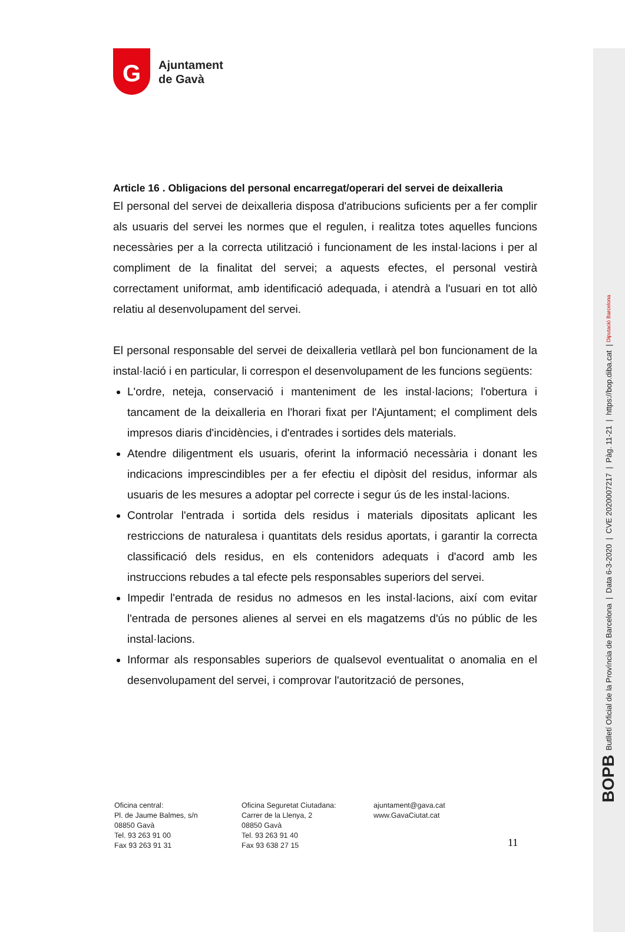BOPB Butlletí Oficial de la Província de Barcelona | Data 6-3-2020 | CVE 2020007217 | Pàg. 11-21 | https://bop.diba.cat | Diputació Barcelona
G
Ajuntament
de Gavà
Article 16 . Obligacions del personal encarregat/operari del servei de deixalleria
El personal del servei de deixalleria disposa d'atribucions suficients per a fer complir als usuaris del servei les normes que el regulen, i realitza totes aquelles funcions necessàries per a la correcta utilització i funcionament de les instal·lacions i per al compliment de la finalitat del servei; a aquests efectes, el personal vestirà correctament uniformat, amb identificació adequada, i atendrà a l'usuari en tot allò relatiu al desenvolupament del servei.
El personal responsable del servei de deixalleria vetllarà pel bon funcionament de la instal·lació i en particular, li correspon el desenvolupament de les funcions següents:
L'ordre, neteja, conservació i manteniment de les instal·lacions; l'obertura i tancament de la deixalleria en l'horari fixat per l'Ajuntament; el compliment dels impresos diaris d'incidències, i d'entrades i sortides dels materials.
Atendre diligentment els usuaris, oferint la informació necessària i donant les indicacions imprescindibles per a fer efectiu el dipòsit del residus, informar als usuaris de les mesures a adoptar pel correcte i segur ús de les instal·lacions.
Controlar l'entrada i sortida dels residus i materials dipositats aplicant les restriccions de naturalesa i quantitats dels residus aportats, i garantir la correcta classificació dels residus, en els contenidors adequats i d'acord amb les instruccions rebudes a tal efecte pels responsables superiors del servei.
Impedir l'entrada de residus no admesos en les instal·lacions, així com evitar l'entrada de persones alienes al servei en els magatzems d'ús no públic de les instal·lacions.
Informar als responsables superiors de qualsevol eventualitat o anomalia en el desenvolupament del servei, i comprovar l'autorització de persones,
Oficina central:
Pl. de Jaume Balmes, s/n
08850 Gavà
Tel. 93 263 91 00
Fax 93 263 91 31
Oficina Seguretat Ciutadana:
Carrer de la Llenya, 2
08850 Gavà
Tel. 93 263 91 40
Fax 93 638 27 15
ajuntament@gava.cat
www.GavaCiutat.cat
11